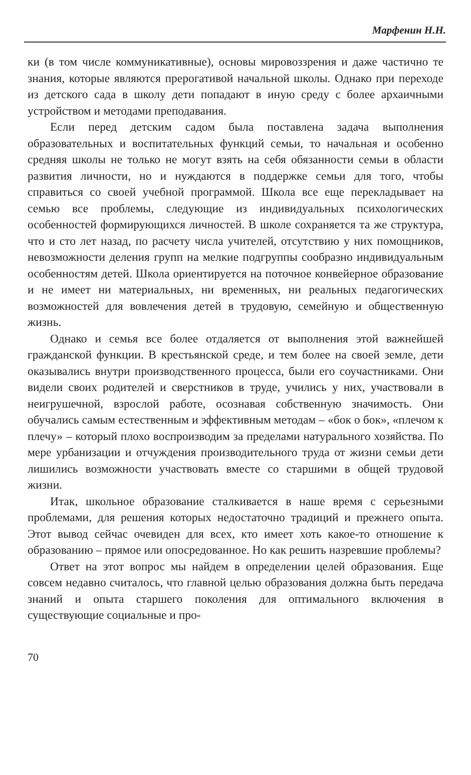Марфенин Н.Н.
ки (в том числе коммуникативные), основы мировоззрения и даже частично те знания, которые являются прерогативой начальной школы. Однако при переходе из детского сада в школу дети попадают в иную среду с более архаичными устройством и методами преподавания.
Если перед детским садом была поставлена задача выполнения образовательных и воспитательных функций семьи, то начальная и особенно средняя школы не только не могут взять на себя обязанности семьи в области развития личности, но и нуждаются в поддержке семьи для того, чтобы справиться со своей учебной программой. Школа все еще перекладывает на семью все проблемы, следующие из индивидуальных психологических особенностей формирующихся личностей. В школе сохраняется та же структура, что и сто лет назад, по расчету числа учителей, отсутствию у них помощников, невозможности деления групп на мелкие подгруппы сообразно индивидуальным особенностям детей. Школа ориентируется на поточное конвейерное образование и не имеет ни материальных, ни временных, ни реальных педагогических возможностей для вовлечения детей в трудовую, семейную и общественную жизнь.
Однако и семья все более отдаляется от выполнения этой важнейшей гражданской функции. В крестьянской среде, и тем более на своей земле, дети оказывались внутри производственного процесса, были его соучастниками. Они видели своих родителей и сверстников в труде, учились у них, участвовали в неигрушечной, взрослой работе, осознавая собственную значимость. Они обучались самым естественным и эффективным методам – «бок о бок», «плечом к плечу» – который плохо воспроизводим за пределами натурального хозяйства. По мере урбанизации и отчуждения производительного труда от жизни семьи дети лишились возможности участвовать вместе со старшими в общей трудовой жизни.
Итак, школьное образование сталкивается в наше время с серьезными проблемами, для решения которых недостаточно традиций и прежнего опыта. Этот вывод сейчас очевиден для всех, кто имеет хоть какое-то отношение к образованию – прямое или опосредованное. Но как решить назревшие проблемы?
Ответ на этот вопрос мы найдем в определении целей образования. Еще совсем недавно считалось, что главной целью образования должна быть передача знаний и опыта старшего поколения для оптимального включения в существующие социальные и про-
70